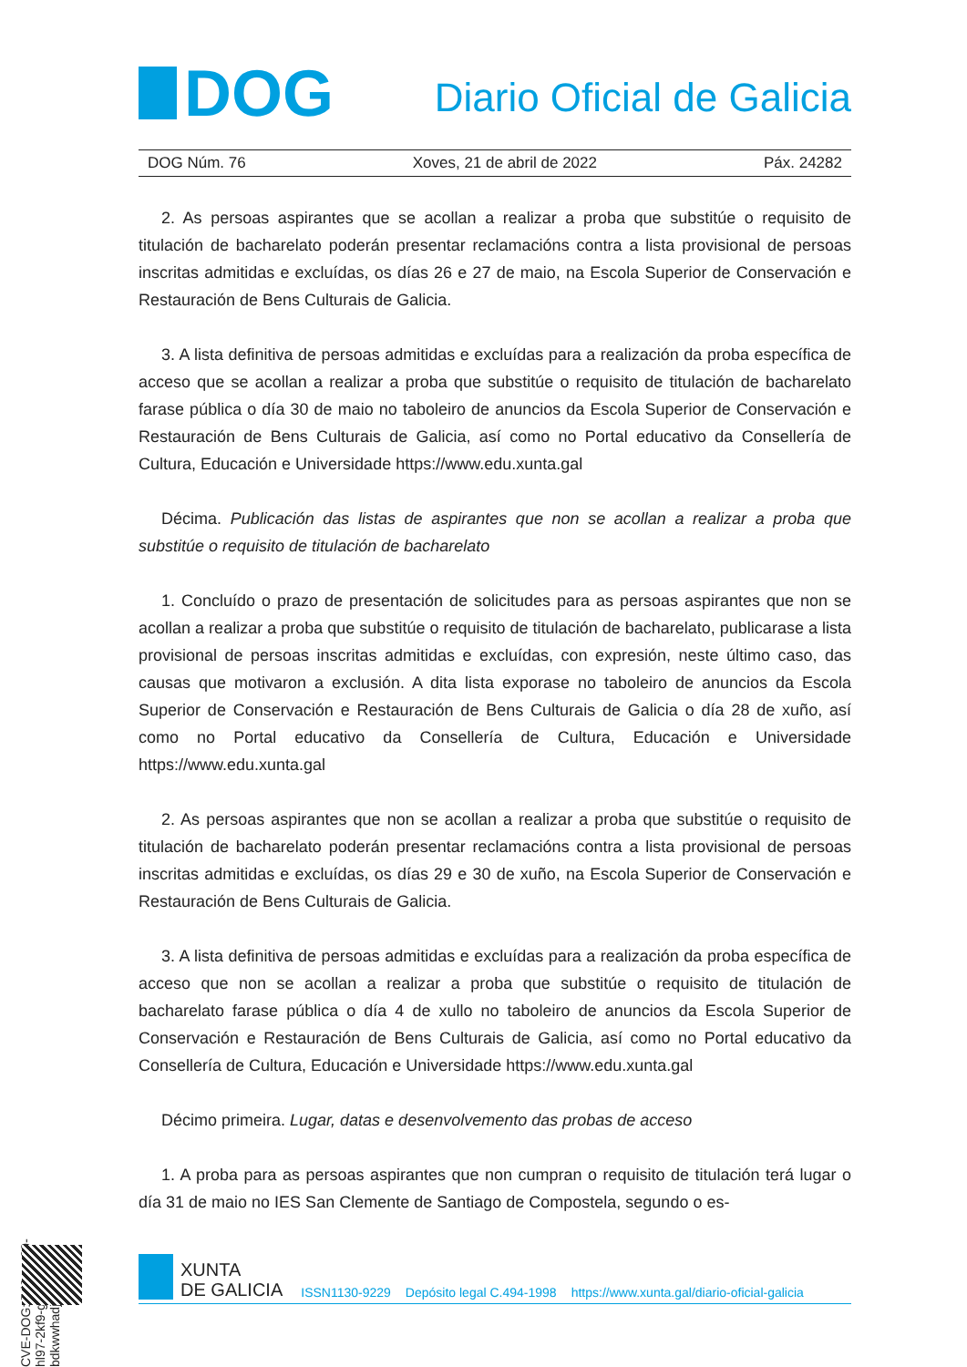DOG
Diario Oficial de Galicia
DOG Núm. 76 Xoves, 21 de abril de 2022 Páx. 24282
2. As persoas aspirantes que se acollan a realizar a proba que substitúe o requisito de titulación de bacharelato poderán presentar reclamacións contra a lista provisional de persoas inscritas admitidas e excluídas, os días 26 e 27 de maio, na Escola Superior de Conservación e Restauración de Bens Culturais de Galicia.
3. A lista definitiva de persoas admitidas e excluídas para a realización da proba específica de acceso que se acollan a realizar a proba que substitúe o requisito de titulación de bacharelato farase pública o día 30 de maio no taboleiro de anuncios da Escola Superior de Conservación e Restauración de Bens Culturais de Galicia, así como no Portal educativo da Consellería de Cultura, Educación e Universidade https://www.edu.xunta.gal
Décima. Publicación das listas de aspirantes que non se acollan a realizar a proba que substitúe o requisito de titulación de bacharelato
1. Concluído o prazo de presentación de solicitudes para as persoas aspirantes que non se acollan a realizar a proba que substitúe o requisito de titulación de bacharelato, publicarase a lista provisional de persoas inscritas admitidas e excluídas, con expresión, neste último caso, das causas que motivaron a exclusión. A dita lista exporase no taboleiro de anuncios da Escola Superior de Conservación e Restauración de Bens Culturais de Galicia o día 28 de xuño, así como no Portal educativo da Consellería de Cultura, Educación e Universidade https://www.edu.xunta.gal
2. As persoas aspirantes que non se acollan a realizar a proba que substitúe o requisito de titulación de bacharelato poderán presentar reclamacións contra a lista provisional de persoas inscritas admitidas e excluídas, os días 29 e 30 de xuño, na Escola Superior de Conservación e Restauración de Bens Culturais de Galicia.
3. A lista definitiva de persoas admitidas e excluídas para a realización da proba específica de acceso que non se acollan a realizar a proba que substitúe o requisito de titulación de bacharelato farase pública o día 4 de xullo no taboleiro de anuncios da Escola Superior de Conservación e Restauración de Bens Culturais de Galicia, así como no Portal educativo da Consellería de Cultura, Educación e Universidade https://www.edu.xunta.gal
Décimo primeira. Lugar, datas e desenvolvemento das probas de acceso
1. A proba para as persoas aspirantes que non cumpran o requisito de titulación terá lugar o día 31 de maio no IES San Clemente de Santiago de Compostela, segundo o es-
CVE-DOG: 7d2vwy89-hl97-2kf9-ggs2-bdkwwhadj0a3
XUNTA
DE GALICIA
ISSN1130-9229 Depósito legal C.494-1998 https://www.xunta.gal/diario-oficial-galicia